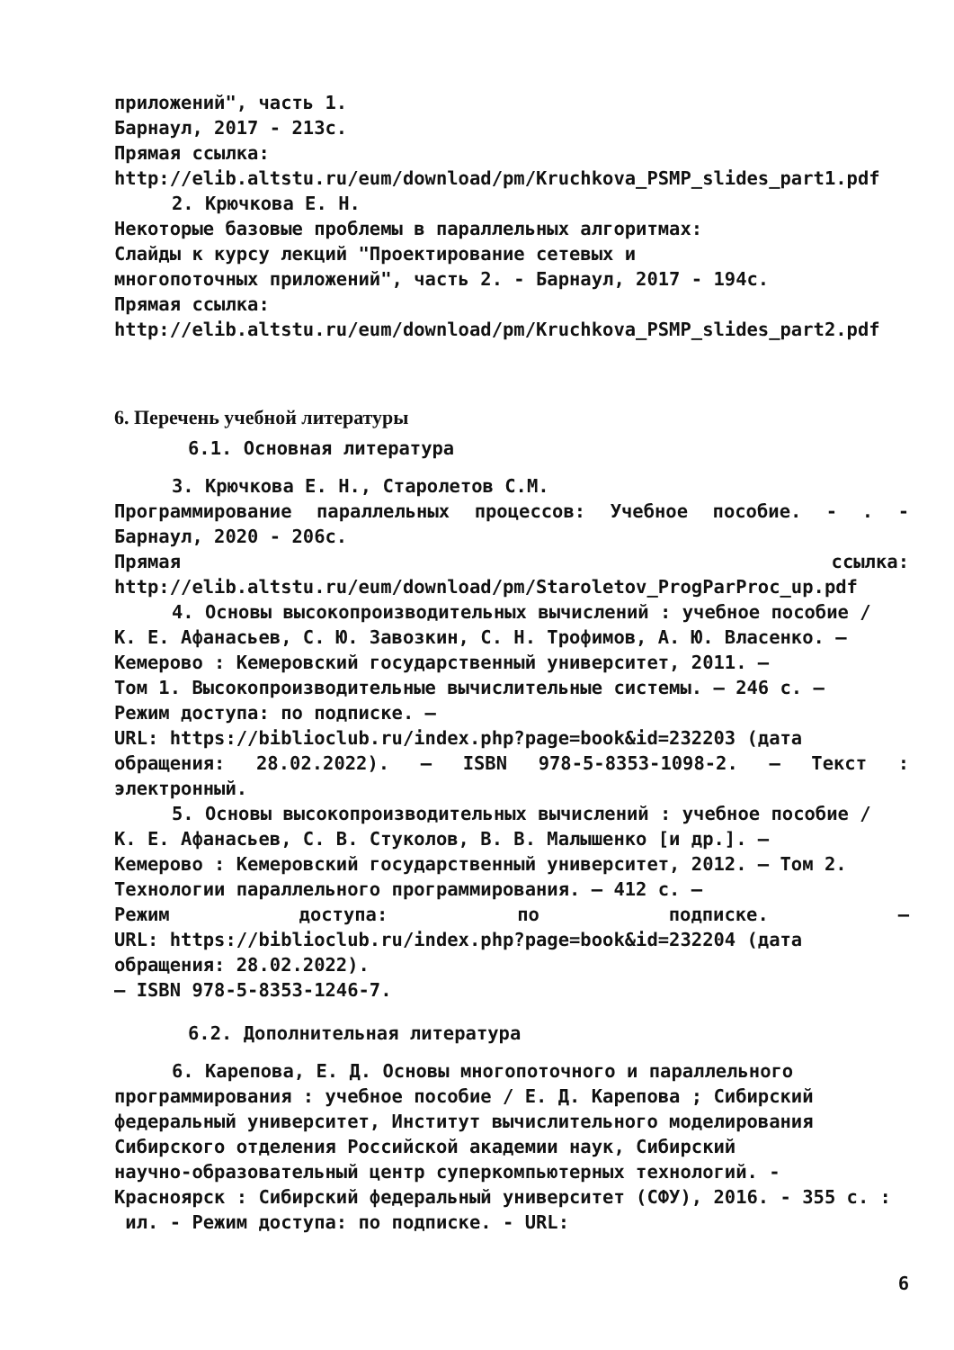приложений", часть 1.
Барнаул, 2017 - 213с.
Прямая ссылка:
http://elib.altstu.ru/eum/download/pm/Kruchkova_PSMP_slides_part1.pdf
2. Крючкова Е. Н.
Некоторые базовые проблемы в параллельных алгоритмах:
Слайды к курсу лекций "Проектирование сетевых и
многопоточных приложений", часть 2. - Барнаул, 2017 - 194с.
Прямая ссылка:
http://elib.altstu.ru/eum/download/pm/Kruchkova_PSMP_slides_part2.pdf
6. Перечень учебной литературы
6.1. Основная литература
3. Крючкова Е. Н., Старолетов С.М.
Программирование параллельных процессов: Учебное пособие. - . -
Барнаул, 2020 - 206с.
Прямая ссылка:
http://elib.altstu.ru/eum/download/pm/Staroletov_ProgParProc_up.pdf
4. Основы высокопроизводительных вычислений : учебное пособие /
К. Е. Афанасьев, С. Ю. Завозкин, С. Н. Трофимов, А. Ю. Власенко. –
Кемерово : Кемеровский государственный университет, 2011. –
Том 1. Высокопроизводительные вычислительные системы. – 246 с. –
Режим доступа: по подписке. –
URL: https://biblioclub.ru/index.php?page=book&id=232203 (дата
обращения: 28.02.2022). – ISBN 978-5-8353-1098-2. – Текст :
электронный.
5. Основы высокопроизводительных вычислений : учебное пособие /
К. Е. Афанасьев, С. В. Стуколов, В. В. Малышенко [и др.]. –
Кемерово : Кемеровский государственный университет, 2012. – Том 2.
Технологии параллельного программирования. – 412 с. –
Режим доступа: по подписке. –
URL: https://biblioclub.ru/index.php?page=book&id=232204 (дата
обращения: 28.02.2022).
– ISBN 978-5-8353-1246-7.
6.2. Дополнительная литература
6. Карепова, Е. Д. Основы многопоточного и параллельного
программирования : учебное пособие / Е. Д. Карепова ; Сибирский
федеральный университет, Институт вычислительного моделирования
Сибирского отделения Российской академии наук, Сибирский
научно-образовательный центр суперкомпьютерных технологий. -
Красноярск : Сибирский федеральный университет (СФУ), 2016. - 355 с. :
ил. - Режим доступа: по подписке. - URL:
6